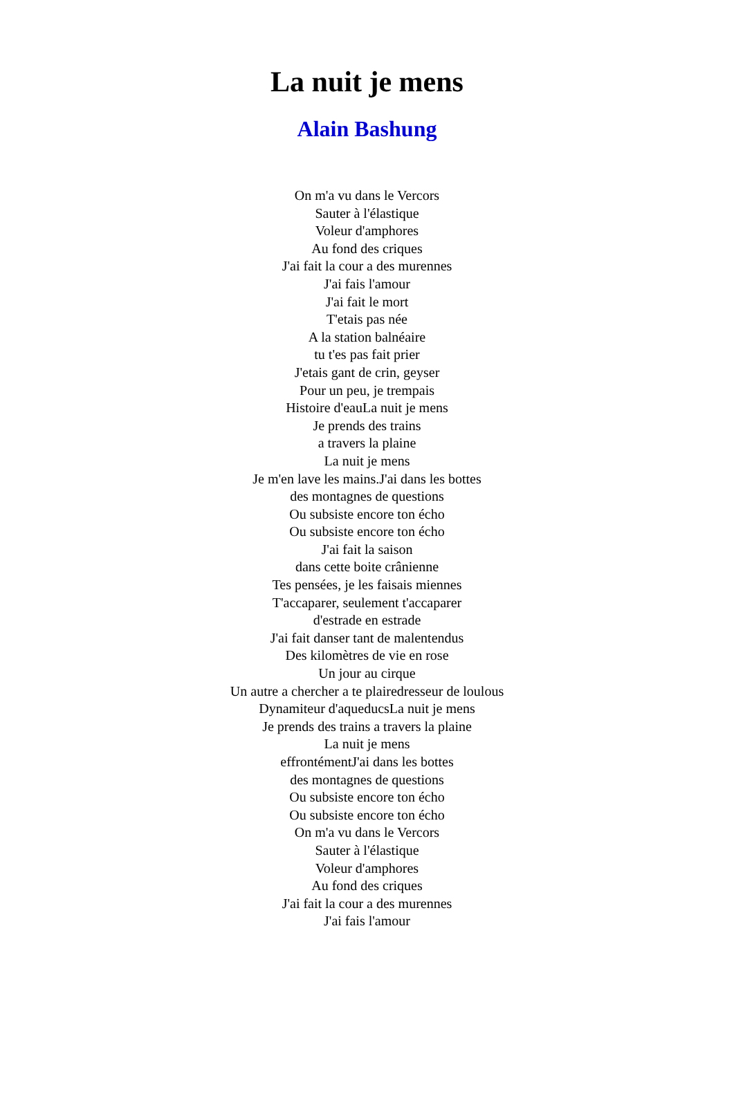La nuit je mens
Alain Bashung
On m'a vu dans le Vercors
Sauter à l'élastique
Voleur d'amphores
Au fond des criques
J'ai fait la cour a des murennes
J'ai fais l'amour
J'ai fait le mort
T'etais pas née
A la station balnéaire
tu t'es pas fait prier
J'etais gant de crin, geyser
Pour un peu, je trempais
Histoire d'eauLa nuit je mens
Je prends des trains
a travers la plaine
La nuit je mens
Je m'en lave les mains.J'ai dans les bottes
des montagnes de questions
Ou subsiste encore ton écho
Ou subsiste encore ton écho
J'ai fait la saison
dans cette boite crânienne
Tes pensées, je les faisais miennes
T'accaparer, seulement t'accaparer
d'estrade en estrade
J'ai fait danser tant de malentendus
Des kilomètres de vie en rose
Un jour au cirque
Un autre a chercher a te plairedresseur de loulous
Dynamiteur d'aqueducsLa nuit je mens
Je prends des trains a travers la plaine
La nuit je mens
effrontémentJ'ai dans les bottes
des montagnes de questions
Ou subsiste encore ton écho
Ou subsiste encore ton écho
On m'a vu dans le Vercors
Sauter à l'élastique
Voleur d'amphores
Au fond des criques
J'ai fait la cour a des murennes
J'ai fais l'amour